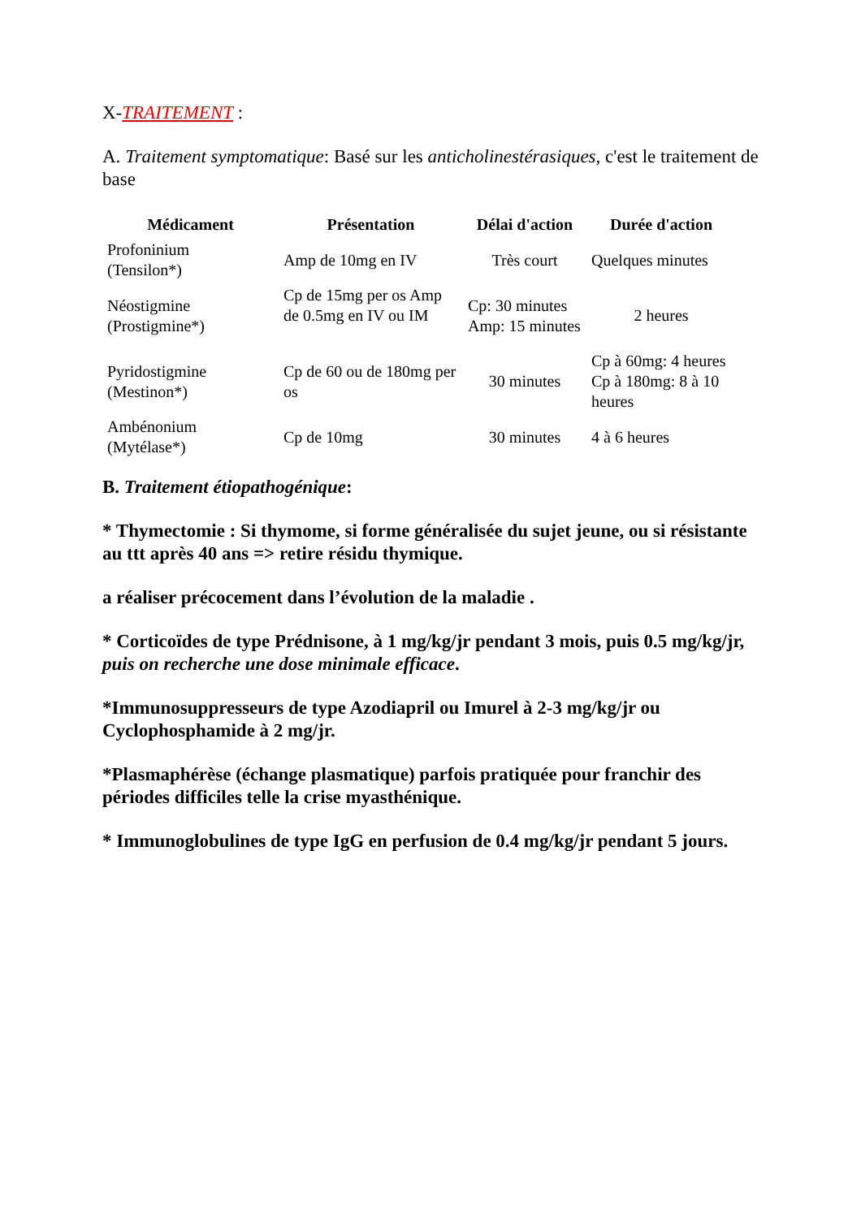X-TRAITEMENT :
A. Traitement symptomatique: Basé sur les anticholinestérasiques, c'est le traitement de base
| Médicament | Présentation | Délai d'action | Durée d'action |
| --- | --- | --- | --- |
| Profoninium (Tensilon*) | Amp de 10mg en IV | Très court | Quelques minutes |
| Néostigmine (Prostigmine*) | Cp de 15mg per os Amp de 0.5mg en IV ou IM | Cp: 30 minutes Amp: 15 minutes | 2 heures |
| Pyridostigmine (Mestinon*) | Cp de 60 ou de 180mg per os | 30 minutes | Cp à 60mg: 4 heures Cp à 180mg: 8 à 10 heures |
| Ambénonium (Mytélase*) | Cp de 10mg | 30 minutes | 4 à 6 heures |
B. Traitement étiopathogénique:
* Thymectomie : Si thymome, si forme généralisée du sujet jeune, ou si résistante au ttt après 40 ans => retire résidu thymique.
a réaliser précocement dans l’évolution de la maladie .
* Corticoïdes de type Prédnisone, à 1 mg/kg/jr pendant 3 mois, puis 0.5 mg/kg/jr, puis on recherche une dose minimale efficace.
*Immunosuppresseurs de type Azodiapril ou Imurel à 2-3 mg/kg/jr ou Cyclophosphamide à 2 mg/jr.
*Plasmaphérèse (échange plasmatique) parfois pratiquée pour franchir des périodes difficiles telle la crise myasthénique.
* Immunoglobulines de type IgG en perfusion de 0.4 mg/kg/jr pendant 5 jours.